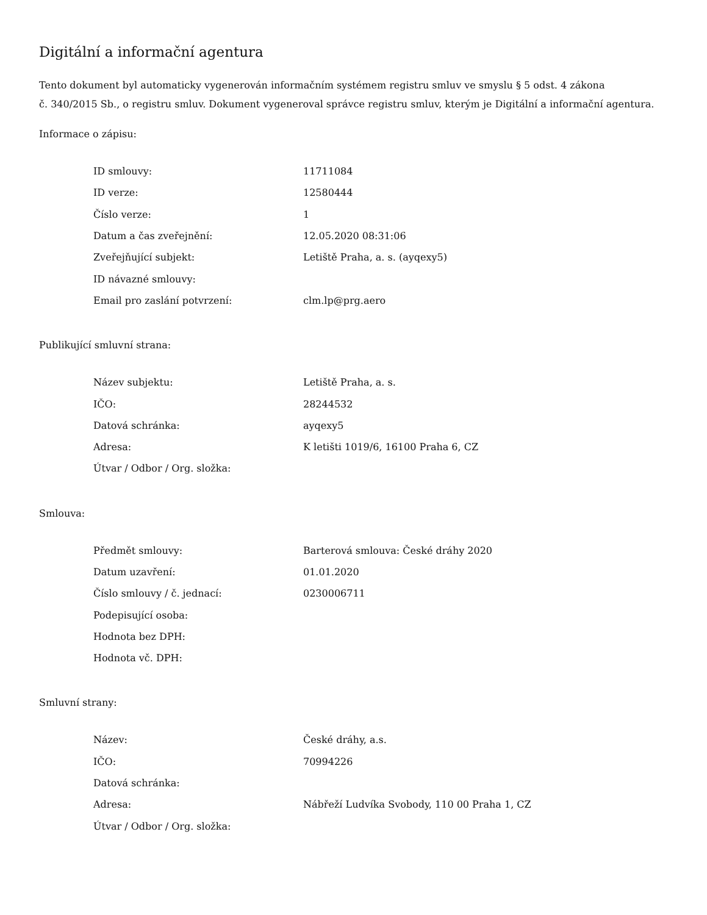Digitální a informační agentura
Tento dokument byl automaticky vygenerován informačním systémem registru smluv ve smyslu § 5 odst. 4 zákona
č. 340/2015 Sb., o registru smluv. Dokument vygeneroval správce registru smluv, kterým je Digitální a informační agentura.
Informace o zápisu:
| ID smlouvy: | 11711084 |
| ID verze: | 12580444 |
| Číslo verze: | 1 |
| Datum a čas zveřejnění: | 12.05.2020 08:31:06 |
| Zveřejňující subjekt: | Letiště Praha, a. s. (ayqexy5) |
| ID návazné smlouvy: | |
| Email pro zaslání potvrzení: | clm.lp@prg.aero |
Publikující smluvní strana:
| Název subjektu: | Letiště Praha, a. s. |
| IČO: | 28244532 |
| Datová schránka: | ayqexy5 |
| Adresa: | K letišti 1019/6, 16100 Praha 6, CZ |
| Útvar / Odbor / Org. složka: | |
Smlouva:
| Předmět smlouvy: | Barterová smlouva: České dráhy 2020 |
| Datum uzavření: | 01.01.2020 |
| Číslo smlouvy / č. jednací: | 0230006711 |
| Podepisující osoba: | |
| Hodnota bez DPH: | |
| Hodnota vč. DPH: | |
Smluvní strany:
| Název: | České dráhy, a.s. |
| IČO: | 70994226 |
| Datová schránka: | |
| Adresa: | Nábřeží Ludvíka Svobody, 110 00 Praha 1, CZ |
| Útvar / Odbor / Org. složka: | |